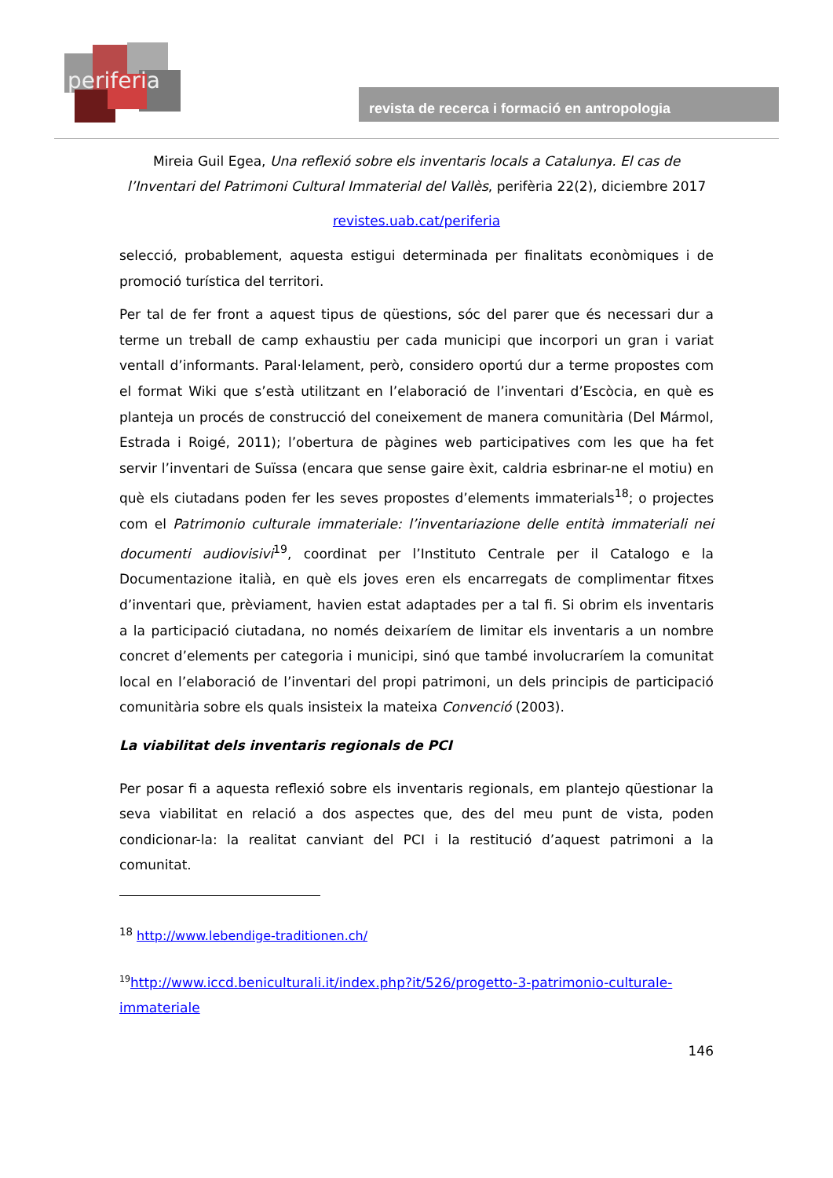periferia
revista de recerca i formació en antropologia
Mireia Guil Egea, Una reflexió sobre els inventaris locals a Catalunya. El cas de l’Inventari del Patrimoni Cultural Immaterial del Vallès, perifèria 22(2), diciembre 2017
revistes.uab.cat/periferia
selecció, probablement, aquesta estigui determinada per finalitats econòmiques i de promoció turística del territori.
Per tal de fer front a aquest tipus de qüestions, sóc del parer que és necessari dur a terme un treball de camp exhaustiu per cada municipi que incorpori un gran i variat ventall d’informants. Paral·lelament, però, considero oportú dur a terme propostes com el format Wiki que s’està utilitzant en l’elaboració de l’inventari d’Escòcia, en què es planteja un procés de construcció del coneixement de manera comunitària (Del Mármol, Estrada i Roigé, 2011); l’obertura de pàgines web participatives com les que ha fet servir l’inventari de Suïssa (encara que sense gaire èxit, caldria esbrinar-ne el motiu) en què els ciutadans poden fer les seves propostes d’elements immaterials<sup>18</sup>; o projectes com el Patrimonio culturale immateriale: l’inventariazione delle entità immateriali nei documenti audiovisivi<sup>19</sup>, coordinat per l’Instituto Centrale per il Catalogo e la Documentazione italià, en què els joves eren els encarregats de complimentar fitxes d’inventari que, prèviament, havien estat adaptades per a tal fi. Si obrim els inventaris a la participació ciutadana, no només deixaríem de limitar els inventaris a un nombre concret d’elements per categoria i municipi, sinó que també involucraríem la comunitat local en l’elaboració de l’inventari del propi patrimoni, un dels principis de participació comunitària sobre els quals insisteix la mateixa Convenció (2003).
La viabilitat dels inventaris regionals de PCI
Per posar fi a aquesta reflexió sobre els inventaris regionals, em plantejo qüestionar la seva viabilitat en relació a dos aspectes que, des del meu punt de vista, poden condicionar-la: la realitat canviant del PCI i la restitució d’aquest patrimoni a la comunitat.
<sup>18</sup> http://www.lebendige-traditionen.ch/
<sup>19</sup> http://www.iccd.beniculturali.it/index.php?it/526/progetto-3-patrimonio-culturale-immateriale
146